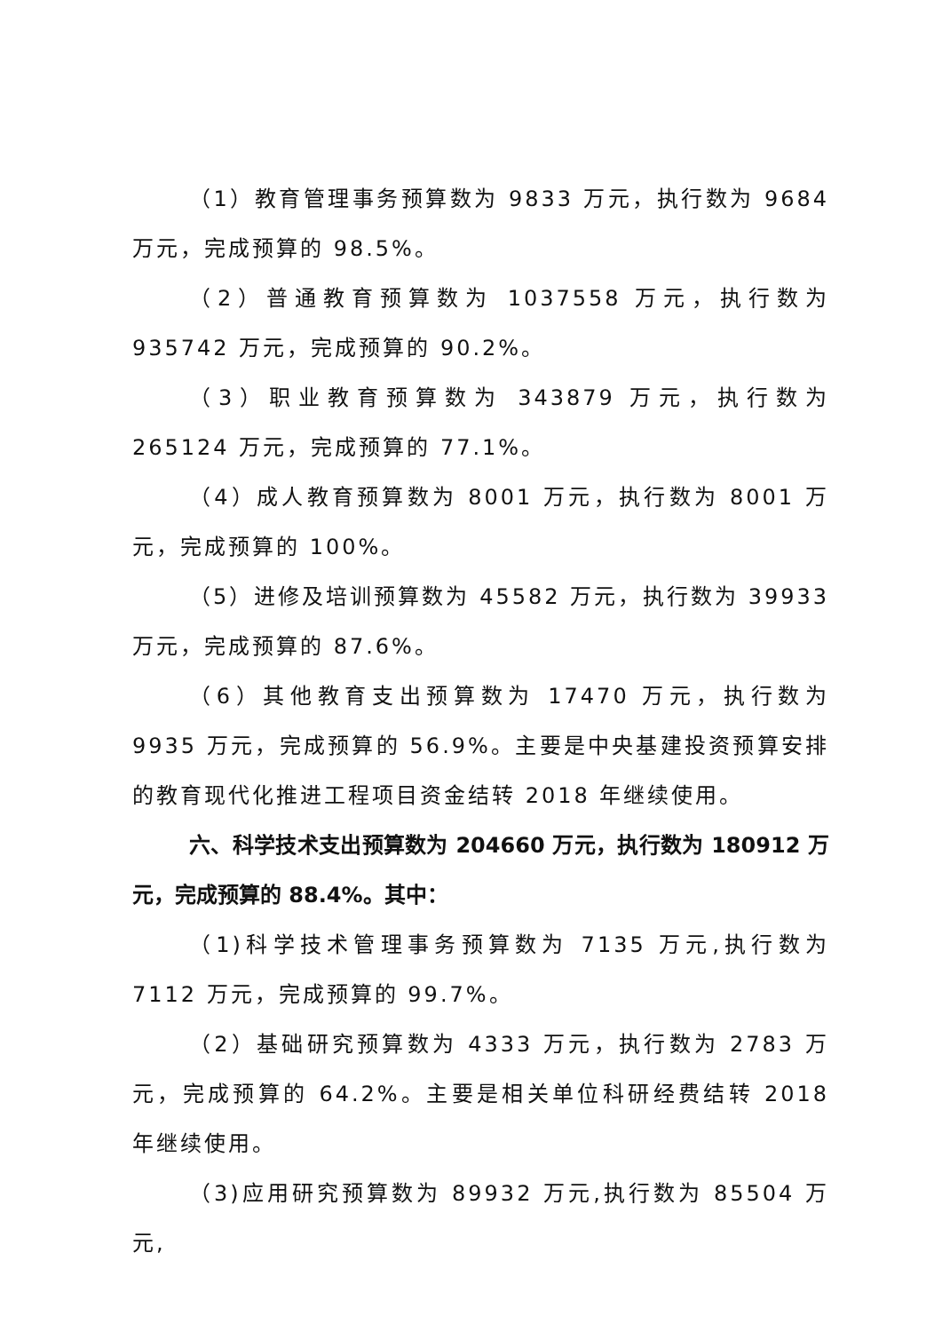（1）教育管理事务预算数为 9833 万元，执行数为 9684 万元，完成预算的 98.5%。
（2）普通教育预算数为 1037558 万元，执行数为 935742 万元，完成预算的 90.2%。
（3）职业教育预算数为 343879 万元，执行数为 265124 万元，完成预算的 77.1%。
（4）成人教育预算数为 8001 万元，执行数为 8001 万元，完成预算的 100%。
（5）进修及培训预算数为 45582 万元，执行数为 39933 万元，完成预算的 87.6%。
（6）其他教育支出预算数为 17470 万元，执行数为 9935 万元，完成预算的 56.9%。主要是中央基建投资预算安排的教育现代化推进工程项目资金结转 2018 年继续使用。
六、科学技术支出预算数为 204660 万元，执行数为 180912 万元，完成预算的 88.4%。其中：
（1)科学技术管理事务预算数为 7135 万元,执行数为 7112 万元，完成预算的 99.7%。
（2）基础研究预算数为 4333 万元，执行数为 2783 万元，完成预算的 64.2%。主要是相关单位科研经费结转 2018 年继续使用。
（3)应用研究预算数为 89932 万元,执行数为 85504 万元,